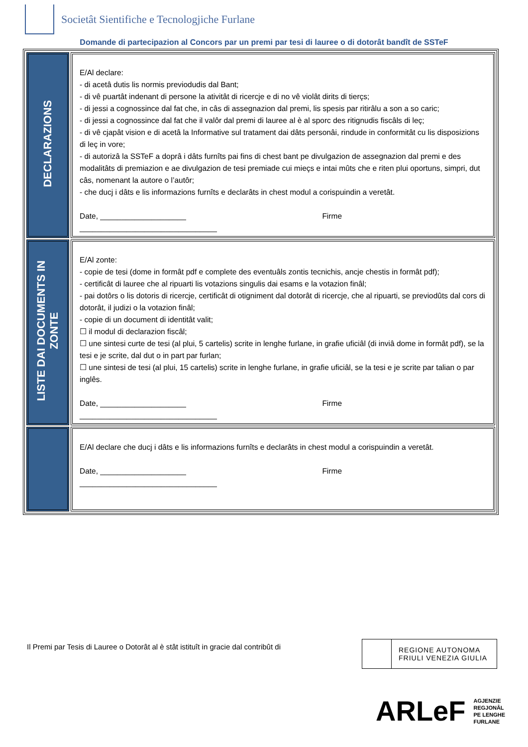Societât Sientifiche e Tecnologjiche Furlane
Domande di partecipazion al Concors par un premi par tesi di lauree o di dotorât bandît de SSTeF
| DECLARAZIONS | E/Al declare: - di acetâ dutis lis normis previodudis dal Bant; - di vê puartât indenant di persone la ativitât di ricercje e di no vê violât dirits di tierçs; - di jessi a cognossince dal fat che, in câs di assegnazion dal premi, lis spesis par ritirâlu a son a so caric; - di jessi a cognossince dal fat che il valôr dal premi di lauree al è al sporc des ritignudis fiscâls di leç; - di vê cjapât vision e di acetâ la Informative sul tratament dai dâts personâi, rindude in conformitât cu lis disposizions di leç in vore; - di autorizâ la SSTeF a doprâ i dâts furnîts pai fins di chest bant pe divulgazion de assegnazion dal premi e des modalitâts di premiazion e ae divulgazion de tesi premiade cui mieçs e intai mûts che e riten plui oportuns, simpri, dut câs, nomenant la autore o l’autôr; - che ducj i dâts e lis informazions furnîts e declarâts in chest modul a corispuindin a veretât. Date, ____________________ Firme ________________________________ |
| LISTE DAI DOCUMENTS IN ZONTE | E/Al zonte: - copie de tesi (dome in formât pdf e complete des eventuâls zontis tecnichis, ancje chestis in formât pdf); - certificât di lauree che al ripuarti lis votazions singulis dai esams e la votazion finâl; - pai dotôrs o lis dotoris di ricercje, certificât di otigniment dal dotorât di ricercje, che al ripuarti, se previodûts dal cors di dotorât, il judizi o la votazion finâl; - copie di un document di identitât valit; ☐ il modul di declarazion fiscâl; ☐ une sintesi curte de tesi (al plui, 5 cartelis) scrite in lenghe furlane, in grafie uficiâl (di inviâ dome in formât pdf), se la tesi e je scrite, dal dut o in part par furlan; ☐ une sintesi de tesi (al plui, 15 cartelis) scrite in lenghe furlane, in grafie uficiâl, se la tesi e je scrite par talian o par inglês. Date, ____________________ Firme ________________________________ |
| | E/Al declare che ducj i dâts e lis informazions furnîts e declarâts in chest modul a corispuindin a veretât. Date, ____________________ Firme ________________________________ |
Il Premi par Tesis di Lauree o Dotorât al è stât istituît in gracie dal contribût di
REGIONE AUTONOMA
FRIULI VENEZIA GIULIA
ARLeF AGJENZIE
REGJONÂL
PE LENGHE
FURLANE